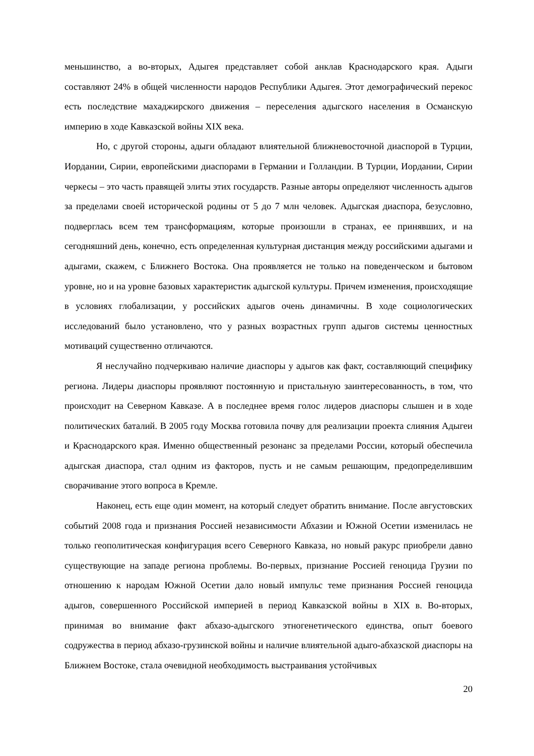меньшинство, а во-вторых, Адыгея представляет собой анклав Краснодарского края. Адыги составляют 24% в общей численности народов Республики Адыгея. Этот демографический перекос есть последствие махаджирского движения – переселения адыгского населения в Османскую империю в ходе Кавказской войны XIX века.
Но, с другой стороны, адыги обладают влиятельной ближневосточной диаспорой в Турции, Иордании, Сирии, европейскими диаспорами в Германии и Голландии. В Турции, Иордании, Сирии черкесы – это часть правящей элиты этих государств. Разные авторы определяют численность адыгов за пределами своей исторической родины от 5 до 7 млн человек. Адыгская диаспора, безусловно, подверглась всем тем трансформациям, которые произошли в странах, ее принявших, и на сегодняшний день, конечно, есть определенная культурная дистанция между российскими адыгами и адыгами, скажем, с Ближнего Востока. Она проявляется не только на поведенческом и бытовом уровне, но и на уровне базовых характеристик адыгской культуры. Причем изменения, происходящие в условиях глобализации, у российских адыгов очень динамичны. В ходе социологических исследований было установлено, что у разных возрастных групп адыгов системы ценностных мотиваций существенно отличаются.
Я неслучайно подчеркиваю наличие диаспоры у адыгов как факт, составляющий специфику региона. Лидеры диаспоры проявляют постоянную и пристальную заинтересованность, в том, что происходит на Северном Кавказе. А в последнее время голос лидеров диаспоры слышен и в ходе политических баталий. В 2005 году Москва готовила почву для реализации проекта слияния Адыгеи и Краснодарского края. Именно общественный резонанс за пределами России, который обеспечила адыгская диаспора, стал одним из факторов, пусть и не самым решающим, предопределившим сворачивание этого вопроса в Кремле.
Наконец, есть еще один момент, на который следует обратить внимание. После августовских событий 2008 года и признания Россией независимости Абхазии и Южной Осетии изменилась не только геополитическая конфигурация всего Северного Кавказа, но новый ракурс приобрели давно существующие на западе региона проблемы. Во-первых, признание Россией геноцида Грузии по отношению к народам Южной Осетии дало новый импульс теме признания Россией геноцида адыгов, совершенного Российской империей в период Кавказской войны в XIX в. Во-вторых, принимая во внимание факт абхазо-адыгского этногенетического единства, опыт боевого содружества в период абхазо-грузинской войны и наличие влиятельной адыго-абхазской диаспоры на Ближнем Востоке, стала очевидной необходимость выстраивания устойчивых
20